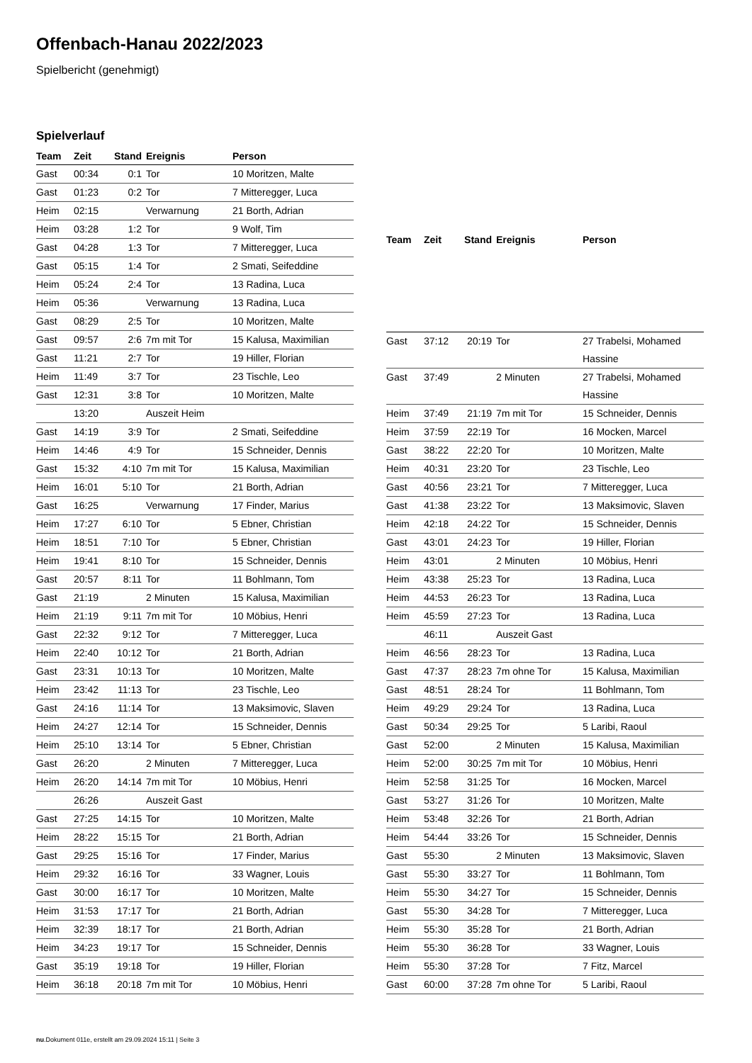Offenbach-Hanau 2022/2023
Spielbericht (genehmigt)
Spielverlauf
| Team | Zeit | Stand | Ereignis | Person |
| --- | --- | --- | --- | --- |
| Gast | 00:34 | 0:1 | Tor | 10 Moritzen, Malte |
| Gast | 01:23 | 0:2 | Tor | 7 Mitteregger, Luca |
| Heim | 02:15 | | Verwarnung | 21 Borth, Adrian |
| Heim | 03:28 | 1:2 | Tor | 9 Wolf, Tim |
| Gast | 04:28 | 1:3 | Tor | 7 Mitteregger, Luca |
| Gast | 05:15 | 1:4 | Tor | 2 Smati, Seifeddine |
| Heim | 05:24 | 2:4 | Tor | 13 Radina, Luca |
| Heim | 05:36 | | Verwarnung | 13 Radina, Luca |
| Gast | 08:29 | 2:5 | Tor | 10 Moritzen, Malte |
| Gast | 09:57 | 2:6 | 7m mit Tor | 15 Kalusa, Maximilian |
| Gast | 11:21 | 2:7 | Tor | 19 Hiller, Florian |
| Heim | 11:49 | 3:7 | Tor | 23 Tischle, Leo |
| Gast | 12:31 | 3:8 | Tor | 10 Moritzen, Malte |
| | 13:20 | | Auszeit Heim | |
| Gast | 14:19 | 3:9 | Tor | 2 Smati, Seifeddine |
| Heim | 14:46 | 4:9 | Tor | 15 Schneider, Dennis |
| Gast | 15:32 | 4:10 | 7m mit Tor | 15 Kalusa, Maximilian |
| Heim | 16:01 | 5:10 | Tor | 21 Borth, Adrian |
| Gast | 16:25 | | Verwarnung | 17 Finder, Marius |
| Heim | 17:27 | 6:10 | Tor | 5 Ebner, Christian |
| Heim | 18:51 | 7:10 | Tor | 5 Ebner, Christian |
| Heim | 19:41 | 8:10 | Tor | 15 Schneider, Dennis |
| Gast | 20:57 | 8:11 | Tor | 11 Bohlmann, Tom |
| Gast | 21:19 | | 2 Minuten | 15 Kalusa, Maximilian |
| Heim | 21:19 | 9:11 | 7m mit Tor | 10 Möbius, Henri |
| Gast | 22:32 | 9:12 | Tor | 7 Mitteregger, Luca |
| Heim | 22:40 | 10:12 | Tor | 21 Borth, Adrian |
| Gast | 23:31 | 10:13 | Tor | 10 Moritzen, Malte |
| Heim | 23:42 | 11:13 | Tor | 23 Tischle, Leo |
| Gast | 24:16 | 11:14 | Tor | 13 Maksimovic, Slaven |
| Heim | 24:27 | 12:14 | Tor | 15 Schneider, Dennis |
| Heim | 25:10 | 13:14 | Tor | 5 Ebner, Christian |
| Gast | 26:20 | | 2 Minuten | 7 Mitteregger, Luca |
| Heim | 26:20 | 14:14 | 7m mit Tor | 10 Möbius, Henri |
| | 26:26 | | Auszeit Gast | |
| Gast | 27:25 | 14:15 | Tor | 10 Moritzen, Malte |
| Heim | 28:22 | 15:15 | Tor | 21 Borth, Adrian |
| Gast | 29:25 | 15:16 | Tor | 17 Finder, Marius |
| Heim | 29:32 | 16:16 | Tor | 33 Wagner, Louis |
| Gast | 30:00 | 16:17 | Tor | 10 Moritzen, Malte |
| Heim | 31:53 | 17:17 | Tor | 21 Borth, Adrian |
| Heim | 32:39 | 18:17 | Tor | 21 Borth, Adrian |
| Heim | 34:23 | 19:17 | Tor | 15 Schneider, Dennis |
| Gast | 35:19 | 19:18 | Tor | 19 Hiller, Florian |
| Heim | 36:18 | 20:18 | 7m mit Tor | 10 Möbius, Henri |
| Team | Zeit | Stand | Ereignis | Person |
| --- | --- | --- | --- | --- |
| Gast | 37:12 | 20:19 | Tor | 27 Trabelsi, Mohamed Hassine |
| Gast | 37:49 | | 2 Minuten | 27 Trabelsi, Mohamed Hassine |
| Heim | 37:49 | 21:19 | 7m mit Tor | 15 Schneider, Dennis |
| Heim | 37:59 | 22:19 | Tor | 16 Mocken, Marcel |
| Gast | 38:22 | 22:20 | Tor | 10 Moritzen, Malte |
| Heim | 40:31 | 23:20 | Tor | 23 Tischle, Leo |
| Gast | 40:56 | 23:21 | Tor | 7 Mitteregger, Luca |
| Gast | 41:38 | 23:22 | Tor | 13 Maksimovic, Slaven |
| Heim | 42:18 | 24:22 | Tor | 15 Schneider, Dennis |
| Gast | 43:01 | 24:23 | Tor | 19 Hiller, Florian |
| Heim | 43:01 | | 2 Minuten | 10 Möbius, Henri |
| Heim | 43:38 | 25:23 | Tor | 13 Radina, Luca |
| Heim | 44:53 | 26:23 | Tor | 13 Radina, Luca |
| Heim | 45:59 | 27:23 | Tor | 13 Radina, Luca |
| | 46:11 | | Auszeit Gast | |
| Heim | 46:56 | 28:23 | Tor | 13 Radina, Luca |
| Gast | 47:37 | 28:23 | 7m ohne Tor | 15 Kalusa, Maximilian |
| Gast | 48:51 | 28:24 | Tor | 11 Bohlmann, Tom |
| Heim | 49:29 | 29:24 | Tor | 13 Radina, Luca |
| Gast | 50:34 | 29:25 | Tor | 5 Laribi, Raoul |
| Gast | 52:00 | | 2 Minuten | 15 Kalusa, Maximilian |
| Heim | 52:00 | 30:25 | 7m mit Tor | 10 Möbius, Henri |
| Heim | 52:58 | 31:25 | Tor | 16 Mocken, Marcel |
| Gast | 53:27 | 31:26 | Tor | 10 Moritzen, Malte |
| Heim | 53:48 | 32:26 | Tor | 21 Borth, Adrian |
| Heim | 54:44 | 33:26 | Tor | 15 Schneider, Dennis |
| Gast | 55:30 | | 2 Minuten | 13 Maksimovic, Slaven |
| Gast | 55:30 | 33:27 | Tor | 11 Bohlmann, Tom |
| Heim | 55:30 | 34:27 | Tor | 15 Schneider, Dennis |
| Gast | 55:30 | 34:28 | Tor | 7 Mitteregger, Luca |
| Heim | 55:30 | 35:28 | Tor | 21 Borth, Adrian |
| Heim | 55:30 | 36:28 | Tor | 33 Wagner, Louis |
| Heim | 55:30 | 37:28 | Tor | 7 Fitz, Marcel |
| Gast | 60:00 | 37:28 | 7m ohne Tor | 5 Laribi, Raoul |
nu.Dokument 011e, erstellt am 29.09.2024 15:11 | Seite 3